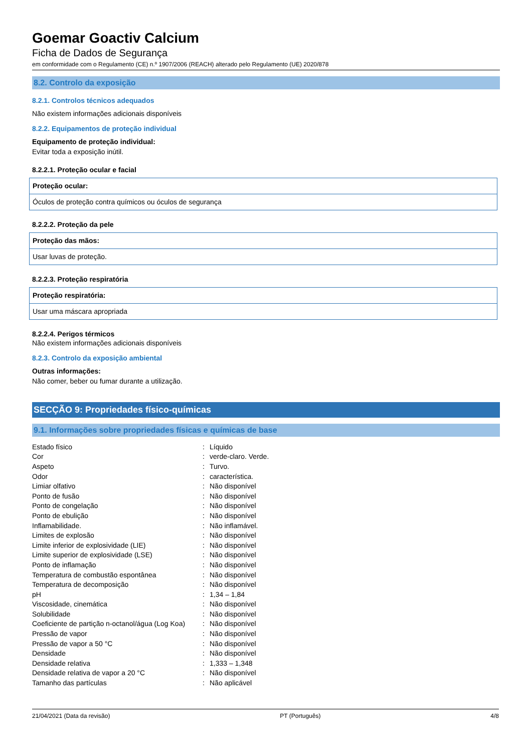Goemar Goactiv Calcium
Ficha de Dados de Segurança
em conformidade com o Regulamento (CE) n.º 1907/2006 (REACH) alterado pelo Regulamento (UE) 2020/878
8.2. Controlo da exposição
8.2.1. Controlos técnicos adequados
Não existem informações adicionais disponíveis
8.2.2. Equipamentos de proteção individual
Equipamento de proteção individual:
Evitar toda a exposição inútil.
8.2.2.1. Proteção ocular e facial
Proteção ocular:
Óculos de proteção contra químicos ou óculos de segurança
8.2.2.2. Proteção da pele
Proteção das mãos:
Usar luvas de proteção.
8.2.2.3. Proteção respiratória
Proteção respiratória:
Usar uma máscara apropriada
8.2.2.4. Perigos térmicos
Não existem informações adicionais disponíveis
8.2.3. Controlo da exposição ambiental
Outras informações:
Não comer, beber ou fumar durante a utilização.
SECÇÃO 9: Propriedades físico-químicas
9.1. Informações sobre propriedades físicas e químicas de base
| Estado físico | : | Líquido |
| Cor | : | verde-claro. Verde. |
| Aspeto | : | Turvo. |
| Odor | : | característica. |
| Limiar olfativo | : | Não disponível |
| Ponto de fusão | : | Não disponível |
| Ponto de congelação | : | Não disponível |
| Ponto de ebulição | : | Não disponível |
| Inflamabilidade. | : | Não inflamável. |
| Limites de explosão | : | Não disponível |
| Limite inferior de explosividade (LIE) | : | Não disponível |
| Limite superior de explosividade (LSE) | : | Não disponível |
| Ponto de inflamação | : | Não disponível |
| Temperatura de combustão espontânea | : | Não disponível |
| Temperatura de decomposição | : | Não disponível |
| pH | : | 1,34 – 1,84 |
| Viscosidade, cinemática | : | Não disponível |
| Solubilidade | : | Não disponível |
| Coeficiente de partição n-octanol/água (Log Koa) | : | Não disponível |
| Pressão de vapor | : | Não disponível |
| Pressão de vapor a 50 °C | : | Não disponível |
| Densidade | : | Não disponível |
| Densidade relativa | : | 1,333 – 1,348 |
| Densidade relativa de vapor a 20 °C | : | Não disponível |
| Tamanho das partículas | : | Não aplicável |
21/04/2021 (Data da revisão) PT (Português) 4/8